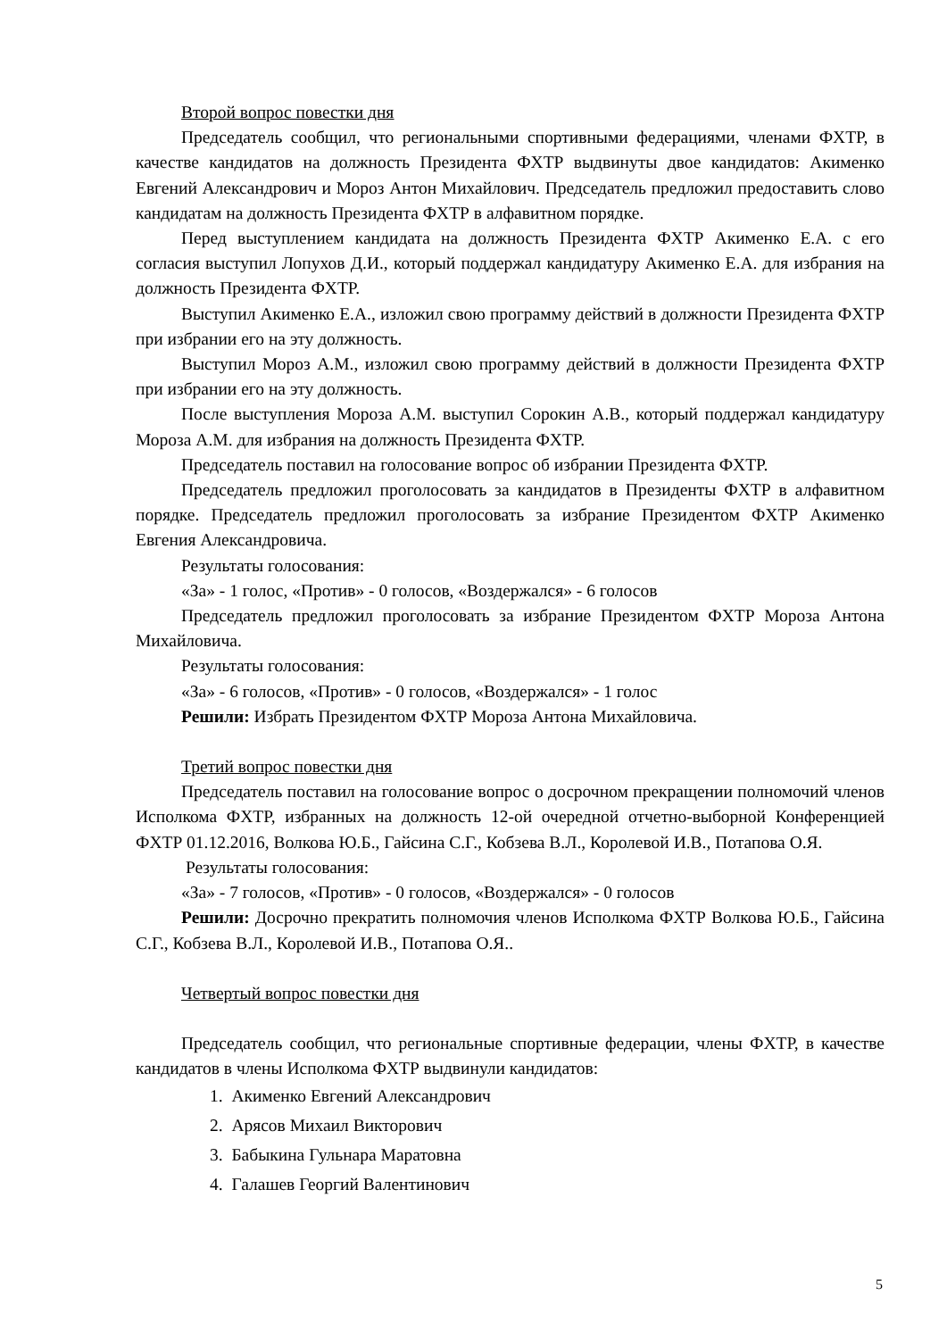Второй вопрос повестки дня
Председатель сообщил, что региональными спортивными федерациями, членами ФХТР, в качестве кандидатов на должность Президента ФХТР выдвинуты двое кандидатов: Акименко Евгений Александрович и Мороз Антон Михайлович. Председатель предложил предоставить слово кандидатам на должность Президента ФХТР в алфавитном порядке.
Перед выступлением кандидата на должность Президента ФХТР Акименко Е.А. с его согласия выступил Лопухов Д.И., который поддержал кандидатуру Акименко Е.А. для избрания на должность Президента ФХТР.
Выступил Акименко Е.А., изложил свою программу действий в должности Президента ФХТР при избрании его на эту должность.
Выступил Мороз А.М., изложил свою программу действий в должности Президента ФХТР при избрании его на эту должность.
После выступления Мороза А.М. выступил Сорокин А.В., который поддержал кандидатуру Мороза А.М. для избрания на должность Президента ФХТР.
Председатель поставил на голосование вопрос об избрании Президента ФХТР.
Председатель предложил проголосовать за кандидатов в Президенты ФХТР в алфавитном порядке. Председатель предложил проголосовать за избрание Президентом ФХТР Акименко Евгения Александровича.
Результаты голосования:
«За» - 1 голос, «Против» - 0 голосов, «Воздержался» - 6 голосов
Председатель предложил проголосовать за избрание Президентом ФХТР Мороза Антона Михайловича.
Результаты голосования:
«За» - 6 голосов, «Против» - 0 голосов, «Воздержался» - 1 голос
Решили: Избрать Президентом ФХТР Мороза Антона Михайловича.
Третий вопрос повестки дня
Председатель поставил на голосование вопрос о досрочном прекращении полномочий членов Исполкома ФХТР, избранных на должность 12-ой очередной отчетно-выборной Конференцией ФХТР 01.12.2016, Волкова Ю.Б., Гайсина С.Г., Кобзева В.Л., Королевой И.В., Потапова О.Я.
Результаты голосования:
«За» - 7 голосов, «Против» - 0 голосов, «Воздержался» - 0 голосов
Решили: Досрочно прекратить полномочия членов Исполкома ФХТР Волкова Ю.Б., Гайсина С.Г., Кобзева В.Л., Королевой И.В., Потапова О.Я..
Четвертый вопрос повестки дня
Председатель сообщил, что региональные спортивные федерации, члены ФХТР, в качестве кандидатов в члены Исполкома ФХТР выдвинули кандидатов:
1. Акименко Евгений Александрович
2. Арясов Михаил Викторович
3. Бабыкина Гульнара Маратовна
4. Галашев Георгий Валентинович
5